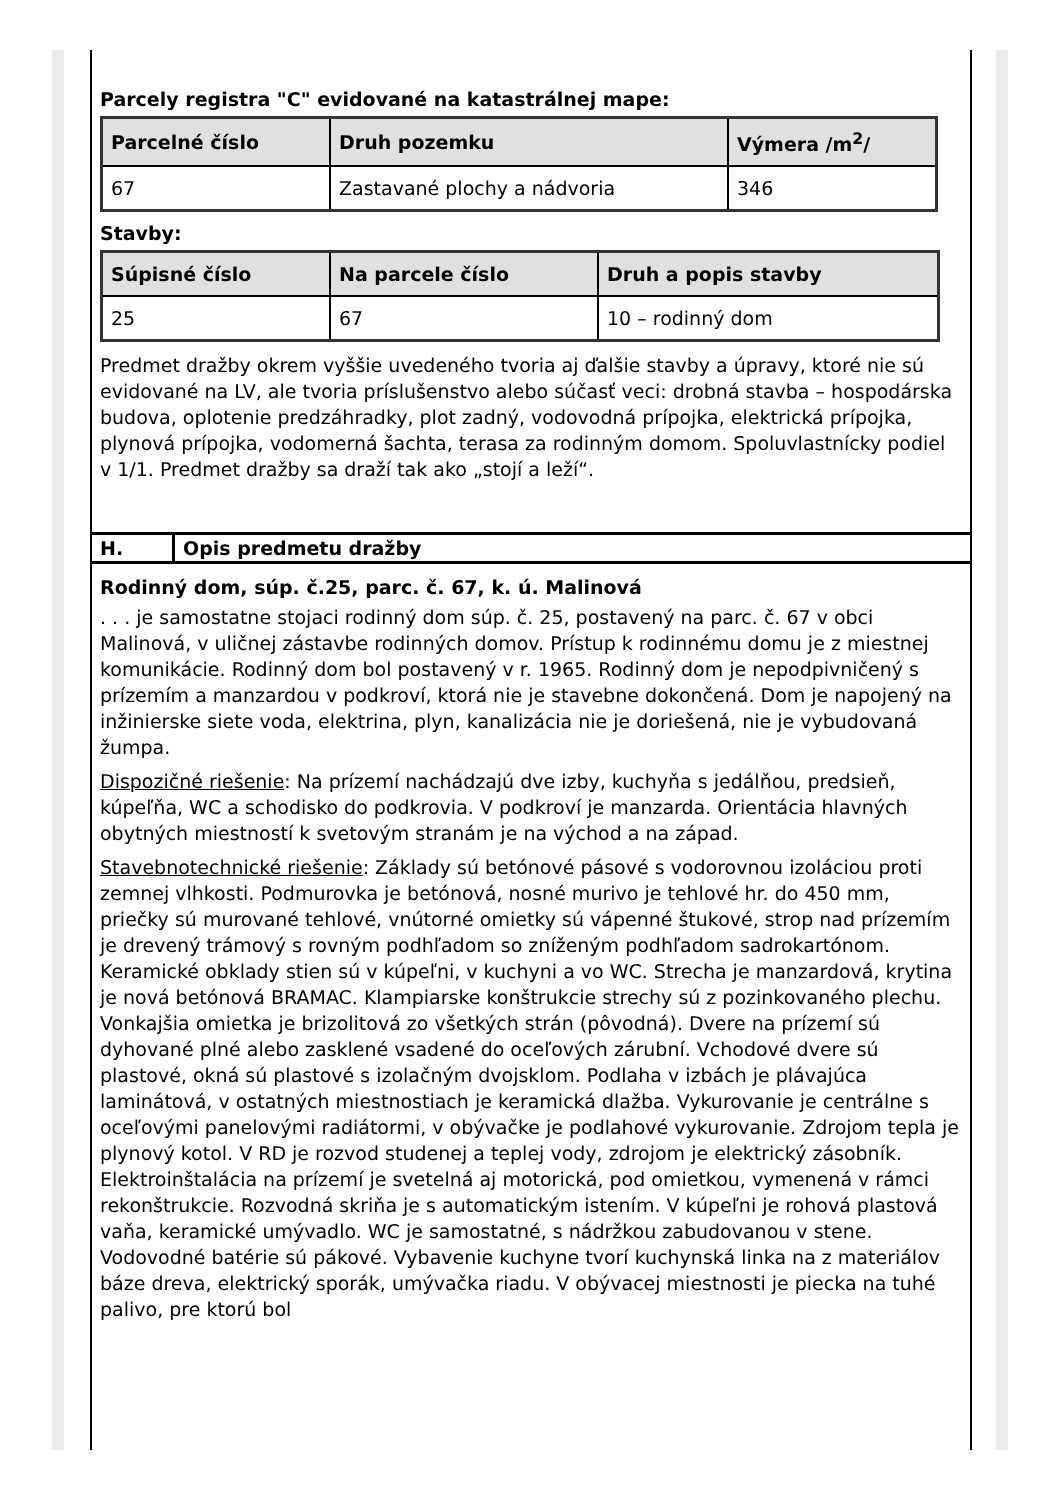Parcely registra "C" evidované na katastrálnej mape:
| Parcelné číslo | Druh pozemku | Výmera /m<sup>2</sup>/ |
| --- | --- | --- |
| 67 | Zastavané plochy a nádvoria | 346 |
Stavby:
| Súpisné číslo | Na parcele číslo | Druh a popis stavby |
| --- | --- | --- |
| 25 | 67 | 10 – rodinný dom |
Predmet dražby okrem vyššie uvedeného tvoria aj ďalšie stavby a úpravy, ktoré nie sú evidované na LV, ale tvoria príslušenstvo alebo súčasť veci: drobná stavba – hospodárska budova, oplotenie predzáhradky, plot zadný, vodovodná prípojka, elektrická prípojka, plynová prípojka, vodomerná šachta, terasa za rodinným domom. Spoluvlastnícky podiel v 1/1. Predmet dražby sa draží tak ako „stojí a leží“.
H. Opis predmetu dražby
Rodinný dom, súp. č.25, parc. č. 67, k. ú. Malinová
. . . je samostatne stojaci rodinný dom súp. č. 25, postavený na parc. č. 67 v obci Malinová, v uličnej zástavbe rodinných domov. Prístup k rodinnému domu je z miestnej komunikácie. Rodinný dom bol postavený v r. 1965. Rodinný dom je nepodpivničený s prízemím a manzardou v podkroví, ktorá nie je stavebne dokončená. Dom je napojený na inžinierske siete voda, elektrina, plyn, kanalizácia nie je doriešená, nie je vybudovaná žumpa.
Dispozičné riešenie: Na prízemí nachádzajú dve izby, kuchyňa s jedálňou, predsieň, kúpeľňa, WC a schodisko do podkrovia. V podkroví je manzarda. Orientácia hlavných obytných miestností k svetovým stranám je na východ a na západ.
Stavebnotechnické riešenie: Základy sú betónové pásové s vodorovnou izoláciou proti zemnej vlhkosti. Podmurovka je betónová, nosné murivo je tehlové hr. do 450 mm, priečky sú murované tehlové, vnútorné omietky sú vápenné štukové, strop nad prízemím je drevený trámový s rovným podhľadom so zníženým podhľadom sadrokartónom. Keramické obklady stien sú v kúpeľni, v kuchyni a vo WC. Strecha je manzardová, krytina je nová betónová BRAMAC. Klampiarske konštrukcie strechy sú z pozinkovaného plechu. Vonkajšia omietka je brizolitová zo všetkých strán (pôvodná). Dvere na prízemí sú dyhované plné alebo zasklené vsadené do oceľových zárubní. Vchodové dvere sú plastové, okná sú plastové s izolačným dvojsklom. Podlaha v izbách je plávajúca laminátová, v ostatných miestnostiach je keramická dlažba. Vykurovanie je centrálne s oceľovými panelovými radiátormi, v obývačke je podlahové vykurovanie. Zdrojom tepla je plynový kotol. V RD je rozvod studenej a teplej vody, zdrojom je elektrický zásobník. Elektroinštalácia na prízemí je svetelná aj motorická, pod omietkou, vymenená v rámci rekonštrukcie. Rozvodná skriňa je s automatickým istením. V kúpeľni je rohová plastová vaňa, keramické umývadlo. WC je samostatné, s nádržkou zabudovanou v stene. Vodovodné batérie sú pákové. Vybavenie kuchyne tvorí kuchynská linka na z materiálov báze dreva, elektrický sporák, umývačka riadu. V obývacej miestnosti je piecka na tuhé palivo, pre ktorú bol